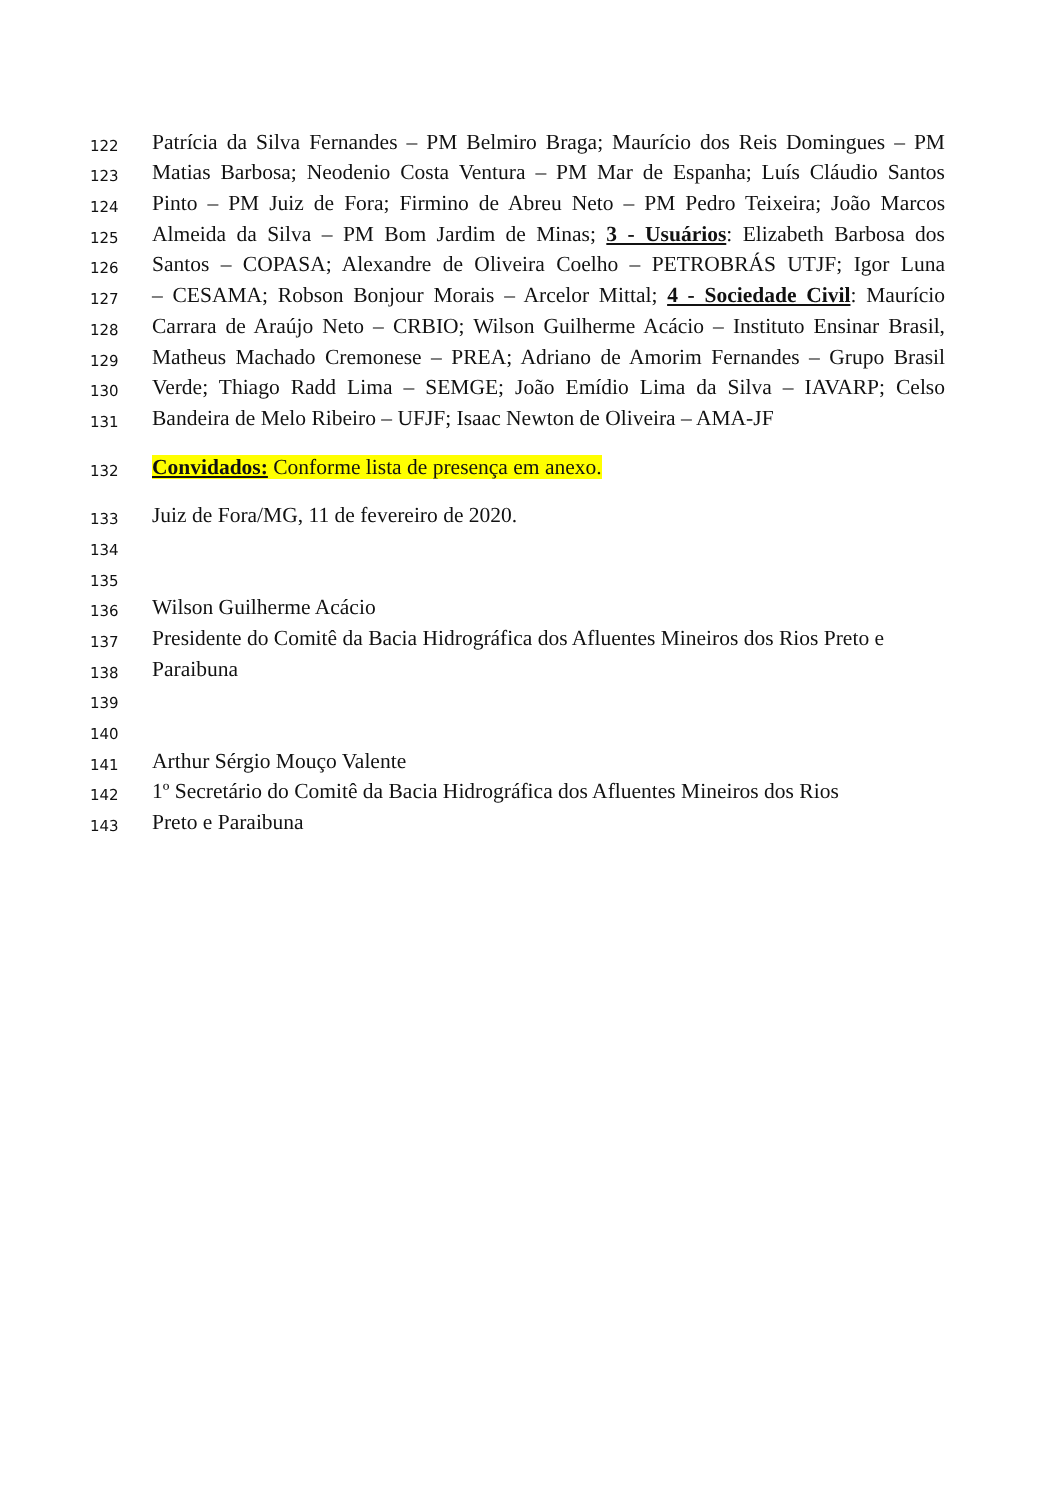122 Patrícia da Silva Fernandes – PM Belmiro Braga; Maurício dos Reis Domingues – PM
123 Matias Barbosa; Neodenio Costa Ventura – PM Mar de Espanha; Luís Cláudio Santos
124 Pinto – PM Juiz de Fora; Firmino de Abreu Neto – PM Pedro Teixeira; João Marcos
125 Almeida da Silva – PM Bom Jardim de Minas; 3 - Usuários: Elizabeth Barbosa dos
126 Santos – COPASA; Alexandre de Oliveira Coelho – PETROBRÁS UTJF; Igor Luna
127 – CESAMA; Robson Bonjour Morais – Arcelor Mittal; 4 - Sociedade Civil: Maurício
128 Carrara de Araújo Neto – CRBIO; Wilson Guilherme Acácio – Instituto Ensinar Brasil,
129 Matheus Machado Cremonese – PREA; Adriano de Amorim Fernandes – Grupo Brasil
130 Verde; Thiago Radd Lima – SEMGE; João Emídio Lima da Silva – IAVARP; Celso
131 Bandeira de Melo Ribeiro – UFJF; Isaac Newton de Oliveira – AMA-JF
132 Convidados: Conforme lista de presença em anexo.
133 Juiz de Fora/MG, 11 de fevereiro de 2020.
134
135
136 Wilson Guilherme Acácio
137 Presidente do Comitê da Bacia Hidrográfica dos Afluentes Mineiros dos Rios Preto e
138 Paraibuna
139
140
141 Arthur Sérgio Mouço Valente
142 1º Secretário do Comitê da Bacia Hidrográfica dos Afluentes Mineiros dos Rios
143 Preto e Paraibuna